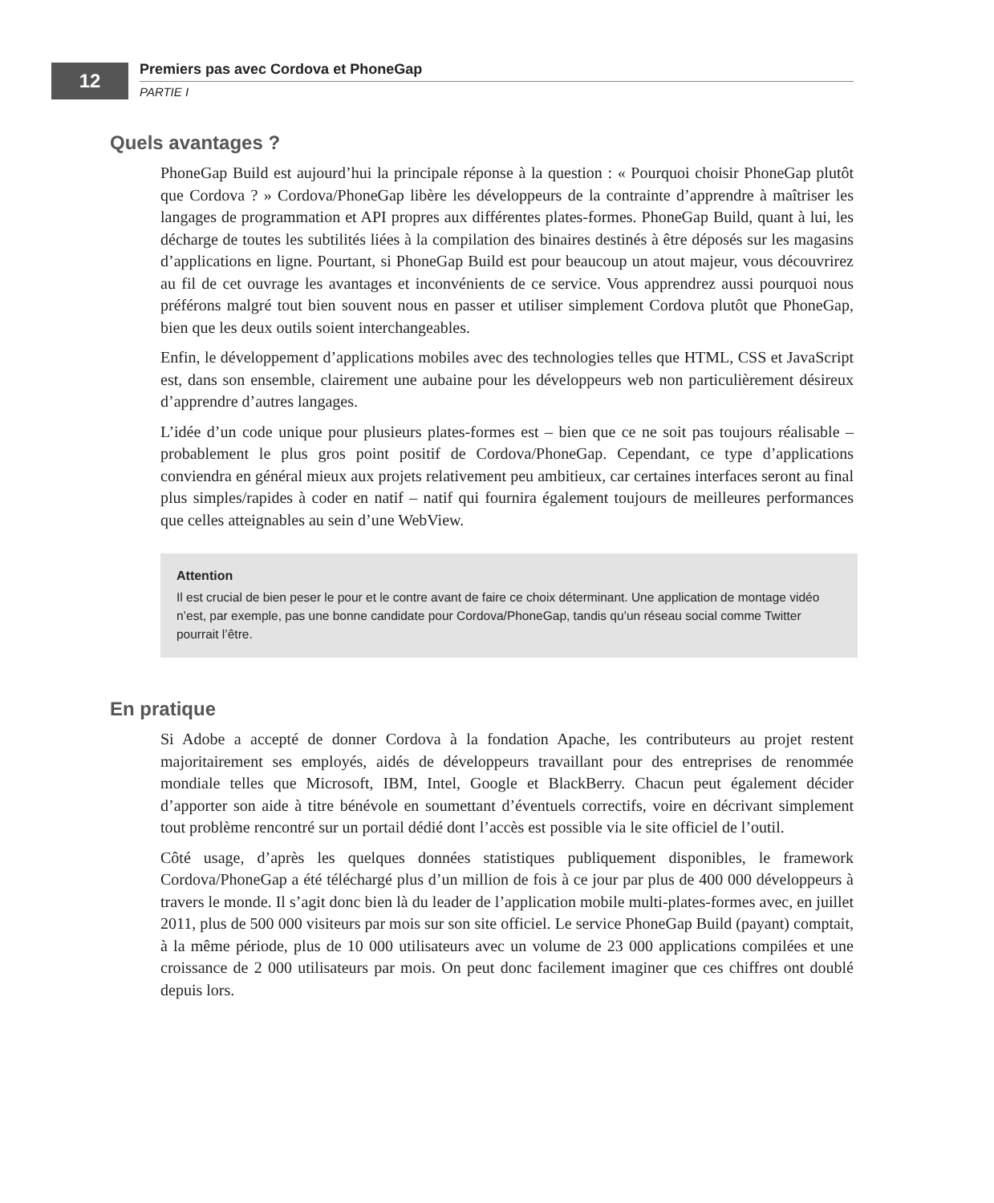12 Premiers pas avec Cordova et PhoneGap
PARTIE I
Quels avantages ?
PhoneGap Build est aujourd’hui la principale réponse à la question : « Pourquoi choisir PhoneGap plutôt que Cordova ? » Cordova/PhoneGap libère les développeurs de la contrainte d’apprendre à maîtriser les langages de programmation et API propres aux différentes plates-formes. PhoneGap Build, quant à lui, les décharge de toutes les subtilités liées à la compilation des binaires destinés à être déposés sur les magasins d’applications en ligne. Pourtant, si PhoneGap Build est pour beaucoup un atout majeur, vous découvrirez au fil de cet ouvrage les avantages et inconvénients de ce service. Vous apprendrez aussi pourquoi nous préférons malgré tout bien souvent nous en passer et utiliser simplement Cordova plutôt que PhoneGap, bien que les deux outils soient interchangeables.
Enfin, le développement d’applications mobiles avec des technologies telles que HTML, CSS et JavaScript est, dans son ensemble, clairement une aubaine pour les développeurs web non particulièrement désireux d’apprendre d’autres langages.
L’idée d’un code unique pour plusieurs plates-formes est – bien que ce ne soit pas toujours réalisable – probablement le plus gros point positif de Cordova/PhoneGap. Cependant, ce type d’applications conviendra en général mieux aux projets relativement peu ambitieux, car certaines interfaces seront au final plus simples/rapides à coder en natif – natif qui fournira également toujours de meilleures performances que celles atteignables au sein d’une WebView.
Attention
Il est crucial de bien peser le pour et le contre avant de faire ce choix déterminant. Une application de montage vidéo n’est, par exemple, pas une bonne candidate pour Cordova/PhoneGap, tandis qu’un réseau social comme Twitter pourrait l’être.
En pratique
Si Adobe a accepté de donner Cordova à la fondation Apache, les contributeurs au projet restent majoritairement ses employés, aidés de développeurs travaillant pour des entreprises de renommée mondiale telles que Microsoft, IBM, Intel, Google et BlackBerry. Chacun peut également décider d’apporter son aide à titre bénévole en soumettant d’éventuels correctifs, voire en décrivant simplement tout problème rencontré sur un portail dédié dont l’accès est possible via le site officiel de l’outil.
Côté usage, d’après les quelques données statistiques publiquement disponibles, le framework Cordova/PhoneGap a été téléchargé plus d’un million de fois à ce jour par plus de 400 000 développeurs à travers le monde. Il s’agit donc bien là du leader de l’application mobile multi-plates-formes avec, en juillet 2011, plus de 500 000 visiteurs par mois sur son site officiel. Le service PhoneGap Build (payant) comptait, à la même période, plus de 10 000 utilisateurs avec un volume de 23 000 applications compilées et une croissance de 2 000 utilisateurs par mois. On peut donc facilement imaginer que ces chiffres ont doublé depuis lors.